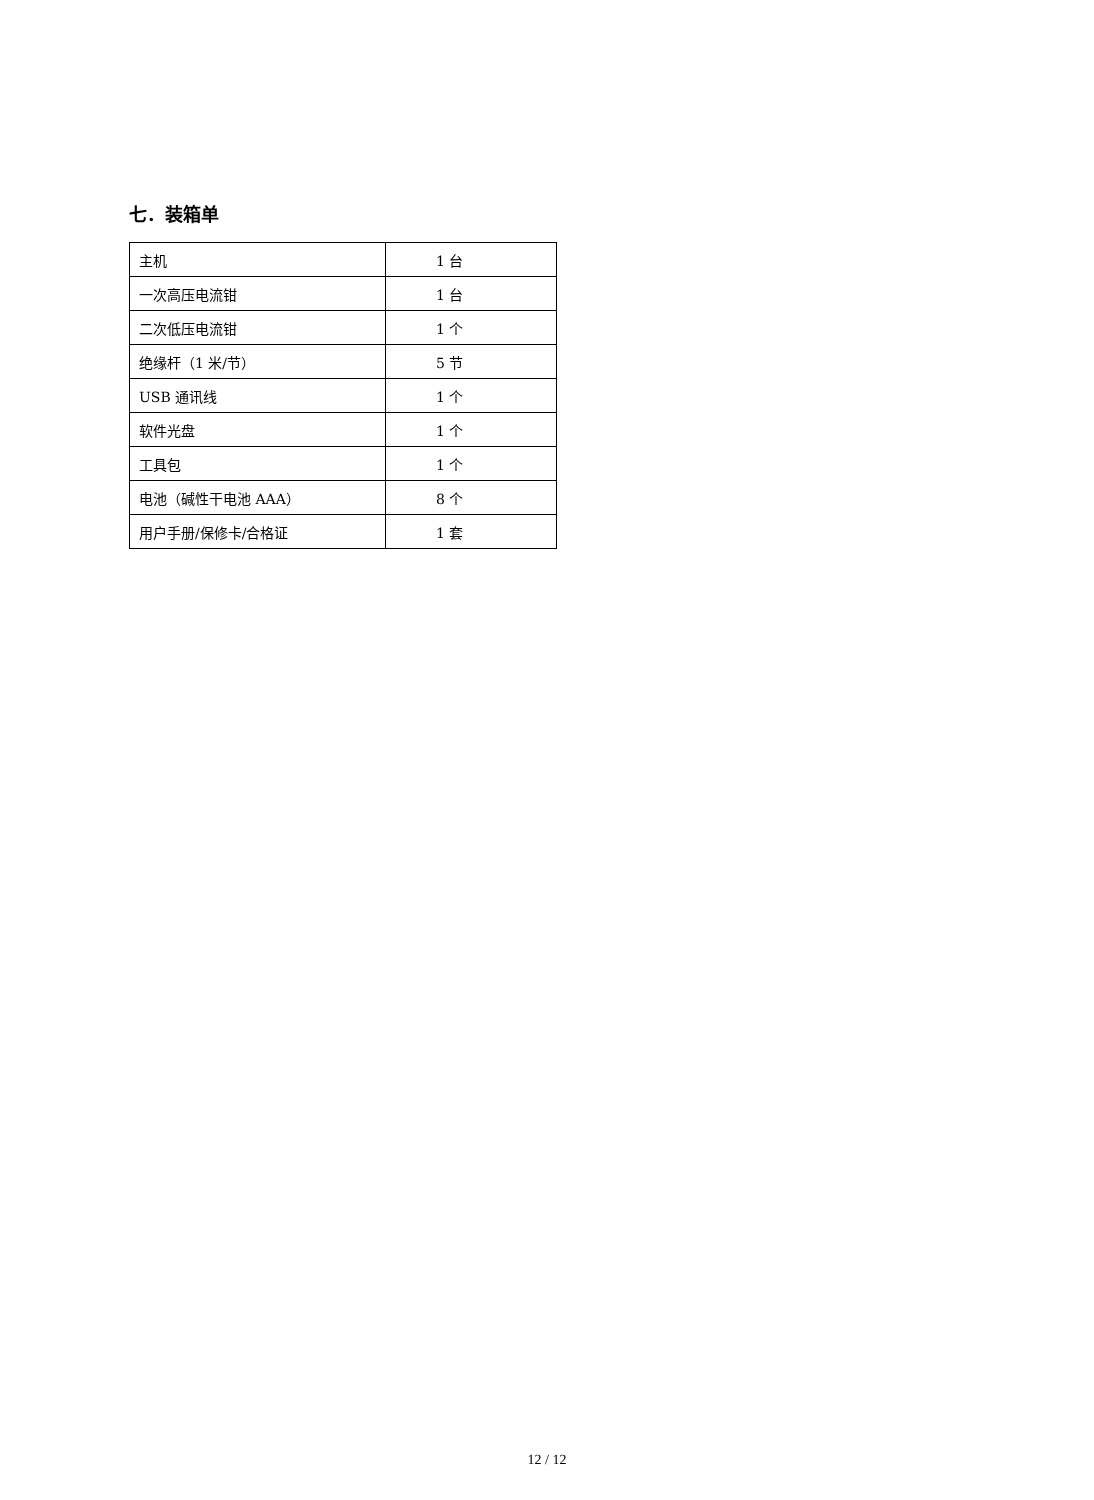七．装箱单
| 主机 | 1 台 |
| 一次高压电流钳 | 1 台 |
| 二次低压电流钳 | 1 个 |
| 绝缘杆（1 米/节） | 5 节 |
| USB 通讯线 | 1 个 |
| 软件光盘 | 1 个 |
| 工具包 | 1 个 |
| 电池（碱性干电池 AAA） | 8 个 |
| 用户手册/保修卡/合格证 | 1 套 |
12 / 12